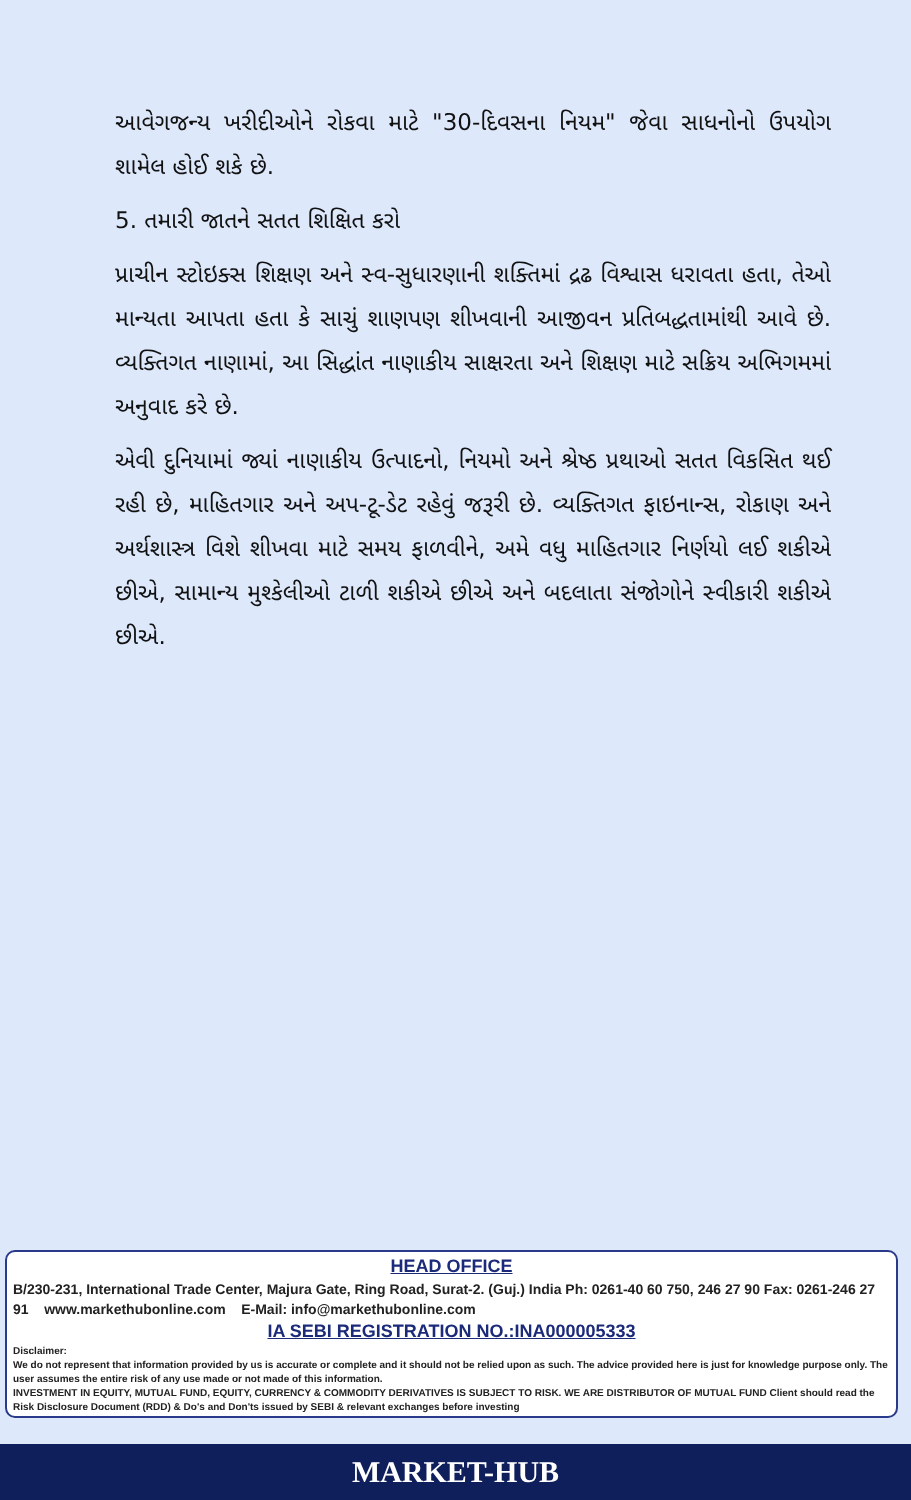આવેગજન્ય ખરીદીઓને રોકવા માટે "30-દિવસના નિયમ" જેવા સાધનોનો ઉપયોગ શામેલ હોઈ શકે છે.
5. તમારી જાતને સતત શિક્ષિત કરો
પ્રાચીન સ્ટોઇક્સ શિક્ષણ અને સ્વ-સુધારણાની શક્તિમાં દ્રઢ વિશ્વાસ ધરાવતા હતા, તેઓ માન્યતા આપતા હતા કે સાચું શાણપણ શીખવાની આજીવન પ્રતિબદ્ધતામાંથી આવે છે. વ્યક્તિગત નાણામાં, આ સિદ્ધાંત નાણાકીય સાક્ષરતા અને શિક્ષણ માટે સક્રિય અભિગમમાં અનુવાદ કરે છે.
એવી દુનિયામાં જ્યાં નાણાકીય ઉત્પાદનો, નિયમો અને શ્રેષ્ઠ પ્રથાઓ સતત વિકસિત થઈ રહી છે, માહિતગાર અને અપ-ટૂ-ડેટ રહેવું જરૂરી છે. વ્યક્તિગત ફાઇનાન્સ, રોકાણ અને અર્થશાસ્ત્ર વિશે શીખવા માટે સમય ફાળવીને, અમે વધુ માહિતગાર નિર્ણયો લઈ શકીએ છીએ, સામાન્ય મુશ્કેલીઓ ટાળી શકીએ છીએ અને બદલાતા સંજોગોને સ્વીકારી શકીએ છીએ.
HEAD OFFICE
B/230-231, International Trade Center, Majura Gate, Ring Road, Surat-2. (Guj.) India Ph: 0261-40 60 750, 246 27 90 Fax: 0261-246 27 91 www.markethubonline.com E-Mail: info@markethubonline.com
IA SEBI REGISTRATION NO.:INA000005333
Disclaimer:
We do not represent that information provided by us is accurate or complete and it should not be relied upon as such. The advice provided here is just for knowledge purpose only. The user assumes the entire risk of any use made or not made of this information.
INVESTMENT IN EQUITY, MUTUAL FUND, EQUITY, CURRENCY & COMMODITY DERIVATIVES IS SUBJECT TO RISK. WE ARE DISTRIBUTOR OF MUTUAL FUND Client should read the Risk Disclosure Document (RDD) & Do's and Don'ts issued by SEBI & relevant exchanges before investing
MARKET-HUB